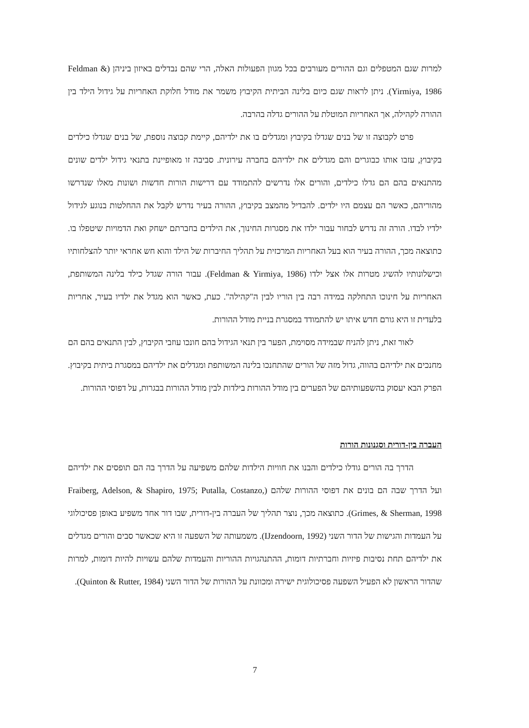למרות שגם המטפלים וגם ההורים מעורבים בכל מגוון הפעולות האלה, הרי שהם נבדלים באיזון ביניהן (Feldman & Yirmiya, 1986). ניתן לראות שגם כיום בלינה הביתית הקיבוץ משמר את מודל חלוקת האחריות על גידול הילד בין ההורה לקהילה, אך האחריות המוטלת על ההורים גדלה בהרבה.
פרט לקבוצה זו של בנים שגדלו בקיבוץ ומגדלים בו את ילדיהם, קיימת קבוצה נוספת, של בנים שגדלו כילדים בקיבוץ, עזבו אותו כבוגרים והם מגדלים את ילדיהם בחברה עירונית. סביבה זו מאופיינת בתנאי גידול ילדים שונים מהתנאים בהם הם גדלו כילדים, והורים אלו נדרשים להתמודד עם דרישות הורות חדשות ושונות מאלו שנדרשו מהוריהם, כאשר הם עצמם היו ילדים. להבדיל מהמצב בקיבוץ, ההורה בעיר נדרש לקבל את ההחלטות בנוגע לגידול ילדיו לבדו. הורה זה נדרש לבחור עבור ילדו את מסגרות החינוך, את הילדים בחברתם ישחק ואת הדמויות שיטפלו בו. כתוצאה מכך, ההורה בעיר הוא בעל האחריות המרכזית על תהליך החיברות של הילד והוא חש אחראי יותר להצלחותיו וכישלונותיו להשיג מטרות אלו אצל ילדו (Feldman & Yirmiya, 1986). עבור הורה שגדל כילד בלינה המשותפת, האחריות על חינוכו התחלקה במידה רבה בין הוריו לבין ה"קהילה". כעת, כאשר הוא מגדל את ילדיו בעיר, אחריות בלעדית זו היא גורם חדש איתו יש להתמודד במסגרת בניית מודל ההורות.
לאור זאת, ניתן להניח שבמידה מסוימת, הפער בין תנאי הגידול בהם חונכו עוזבי הקיבוץ, לבין התנאים בהם הם מחנכים את ילדיהם בהווה, גדול מזה של הורים שהתחנכו בלינה המשותפת ומגדלים את ילדיהם במסגרת ביתית בקיבוץ. הפרק הבא יעסוק בהשפעותיהם של הפערים בין מודל ההורות בילדות לבין מודל ההורות בבגרות, על דפוסי ההורות.
העברה בין-דורית וסגנונות הורות
הדרך בה הורים גודלו כילדים והבנו את חוויות הילדות שלהם משפיעה על הדרך בה הם תופסים את ילדיהם ועל הדרך שבה הם בונים את דפוסי ההורות שלהם (Fraiberg, Adelson, & Shapiro, 1975; Putalla, Costanzo, Grimes, & Sherman, 1998). כתוצאה מכך, נוצר תהליך של העברה בין-דורית, שבו דור אחד משפיע באופן פסיכולוגי על העמדות והגישות של הדור השני (IJzendoorn, 1992). משמעותה של השפעה זו היא שכאשר סבים והורים מגדלים את ילדיהם תחת נסיבות פיזיות וחברתיות דומות, ההתנהגויות ההוריות והעמדות שלהם עשויות להיות דומות, למרות שהדור הראשון לא הפעיל השפעה פסיכולוגית ישירה ומכוונת על ההורות של הדור השני (Quinton & Rutter, 1984).
7